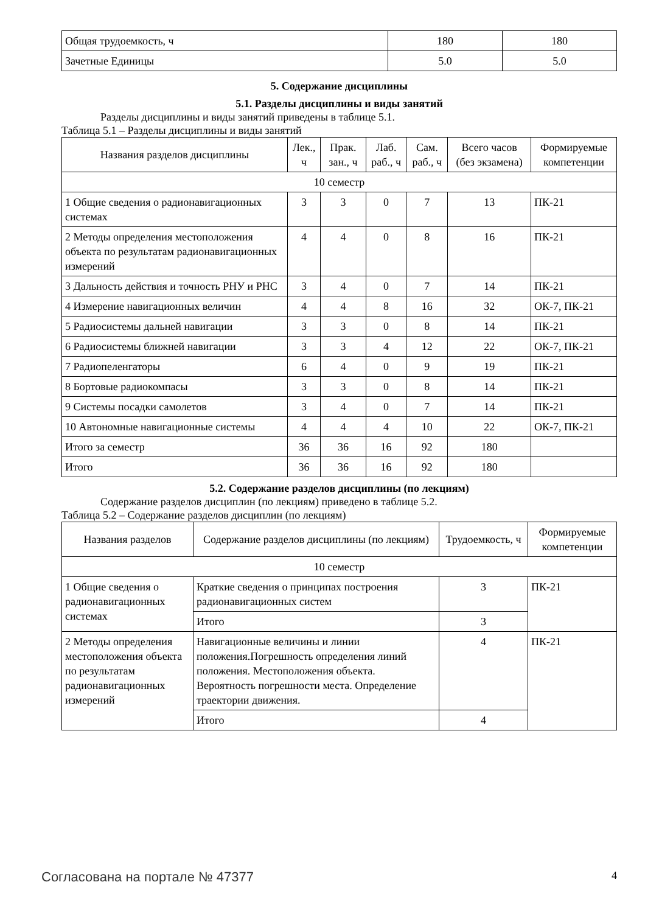| Общая трудоемкость, ч | 180 | 180 |
| Зачетные Единицы | 5.0 | 5.0 |
5. Содержание дисциплины
5.1. Разделы дисциплины и виды занятий
Разделы дисциплины и виды занятий приведены в таблице 5.1.
Таблица 5.1 – Разделы дисциплины и виды занятий
| Названия разделов дисциплины | Лек., ч | Прак. зан., ч | Лаб. раб., ч | Сам. раб., ч | Всего часов (без экзамена) | Формируемые компетенции |
| --- | --- | --- | --- | --- | --- | --- |
| 10 семестр | | | | | | |
| 1 Общие сведения о радионавигационных системах | 3 | 3 | 0 | 7 | 13 | ПК-21 |
| 2 Методы определения местоположения объекта по результатам радионавигационных измерений | 4 | 4 | 0 | 8 | 16 | ПК-21 |
| 3 Дальность действия и точность РНУ и РНС | 3 | 4 | 0 | 7 | 14 | ПК-21 |
| 4 Измерение навигационных величин | 4 | 4 | 8 | 16 | 32 | ОК-7, ПК-21 |
| 5 Радиосистемы дальней навигации | 3 | 3 | 0 | 8 | 14 | ПК-21 |
| 6 Радиосистемы ближней навигации | 3 | 3 | 4 | 12 | 22 | ОК-7, ПК-21 |
| 7 Радиопеленгаторы | 6 | 4 | 0 | 9 | 19 | ПК-21 |
| 8 Бортовые радиокомпасы | 3 | 3 | 0 | 8 | 14 | ПК-21 |
| 9 Системы посадки самолетов | 3 | 4 | 0 | 7 | 14 | ПК-21 |
| 10 Автономные навигационные системы | 4 | 4 | 4 | 10 | 22 | ОК-7, ПК-21 |
| Итого за семестр | 36 | 36 | 16 | 92 | 180 | |
| Итого | 36 | 36 | 16 | 92 | 180 | |
5.2. Содержание разделов дисциплины (по лекциям)
Содержание разделов дисциплин (по лекциям) приведено в таблице 5.2.
Таблица 5.2 – Содержание разделов дисциплин (по лекциям)
| Названия разделов | Содержание разделов дисциплины (по лекциям) | Трудоемкость, ч | Формируемые компетенции |
| --- | --- | --- | --- |
| 10 семестр | | | |
| 1 Общие сведения о радионавигационных системах | Краткие сведения о принципах построения радионавигационных систем | 3 | ПК-21 |
| | Итого | 3 | |
| 2 Методы определения местоположения объекта по результатам радионавигационных измерений | Навигационные величины и линии положения.Погрешность определения линий положения. Местоположения объекта. Вероятность погрешности места. Определение траектории движения. | 4 | ПК-21 |
| | Итого | 4 | |
Согласована на портале № 47377 4